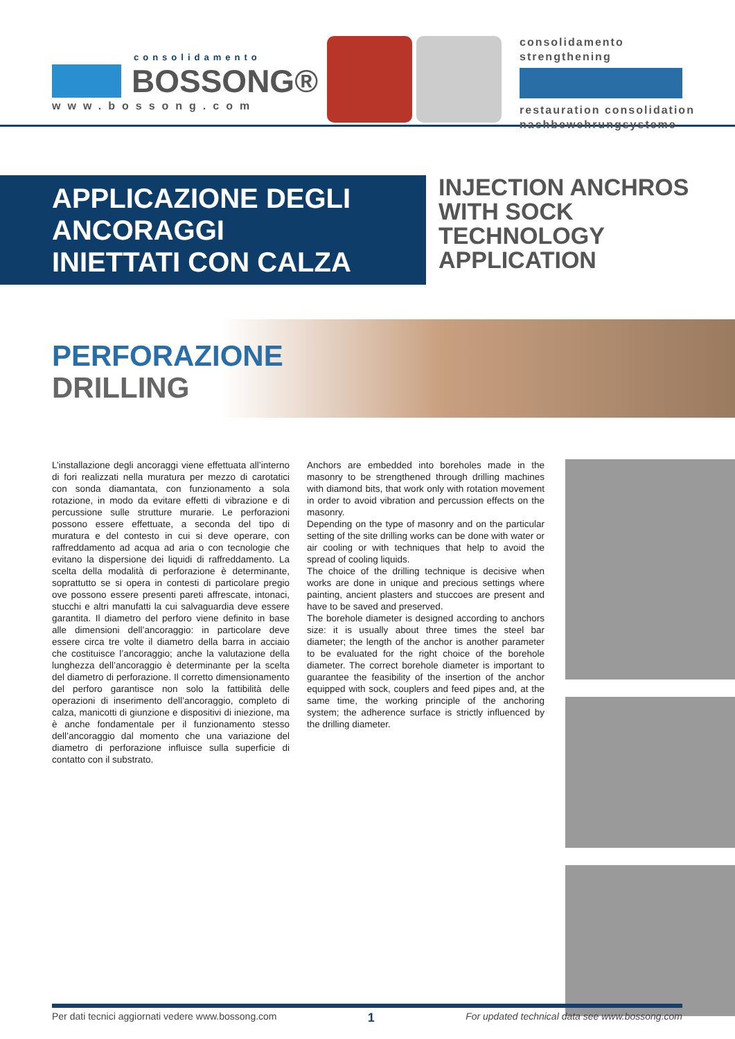consolidamento
BOSSONG®
www.bossong.com
consolidamento
strengthening
restauration consolidation
nachbewehrungsysteme
APPLICAZIONE DEGLI ANCORAGGI
INIETTATI CON CALZA
INJECTION ANCHROS
WITH SOCK TECHNOLOGY
APPLICATION
PERFORAZIONE
DRILLING
L’installazione degli ancoraggi viene effettuata all’interno di fori realizzati nella muratura per mezzo di carotatici con sonda diamantata, con funzionamento a sola rotazione, in modo da evitare effetti di vibrazione e di percussione sulle strutture murarie. Le perforazioni possono essere effettuate, a seconda del tipo di muratura e del contesto in cui si deve operare, con raffreddamento ad acqua ad aria o con tecnologie che evitano la dispersione dei liquidi di raffreddamento. La scelta della modalità di perforazione è determinante, soprattutto se si opera in contesti di particolare pregio ove possono essere presenti pareti affrescate, intonaci, stucchi e altri manufatti la cui salvaguardia deve essere garantita. Il diametro del perforo viene definito in base alle dimensioni dell’ancoraggio: in particolare deve essere circa tre volte il diametro della barra in acciaio che costituisce l’ancoraggio; anche la valutazione della lunghezza dell’ancoraggio è determinante per la scelta del diametro di perforazione. Il corretto dimensionamento del perforo garantisce non solo la fattibilità delle operazioni di inserimento dell’ancoraggio, completo di calza, manicotti di giunzione e dispositivi di iniezione, ma è anche fondamentale per il funzionamento stesso dell’ancoraggio dal momento che una variazione del diametro di perforazione influisce sulla superficie di contatto con il substrato.
Anchors are embedded into boreholes made in the masonry to be strengthened through drilling machines with diamond bits, that work only with rotation movement in order to avoid vibration and percussion effects on the masonry.
Depending on the type of masonry and on the particular setting of the site drilling works can be done with water or air cooling or with techniques that help to avoid the spread of cooling liquids.
The choice of the drilling technique is decisive when works are done in unique and precious settings where painting, ancient plasters and stuccoes are present and have to be saved and preserved.
The borehole diameter is designed according to anchors size: it is usually about three times the steel bar diameter; the length of the anchor is another parameter to be evaluated for the right choice of the borehole diameter. The correct borehole diameter is important to guarantee the feasibility of the insertion of the anchor equipped with sock, couplers and feed pipes and, at the same time, the working principle of the anchoring system; the adherence surface is strictly influenced by the drilling diameter.
Per dati tecnici aggiornati vedere www.bossong.com 1 For updated technical data see www.bossong.com